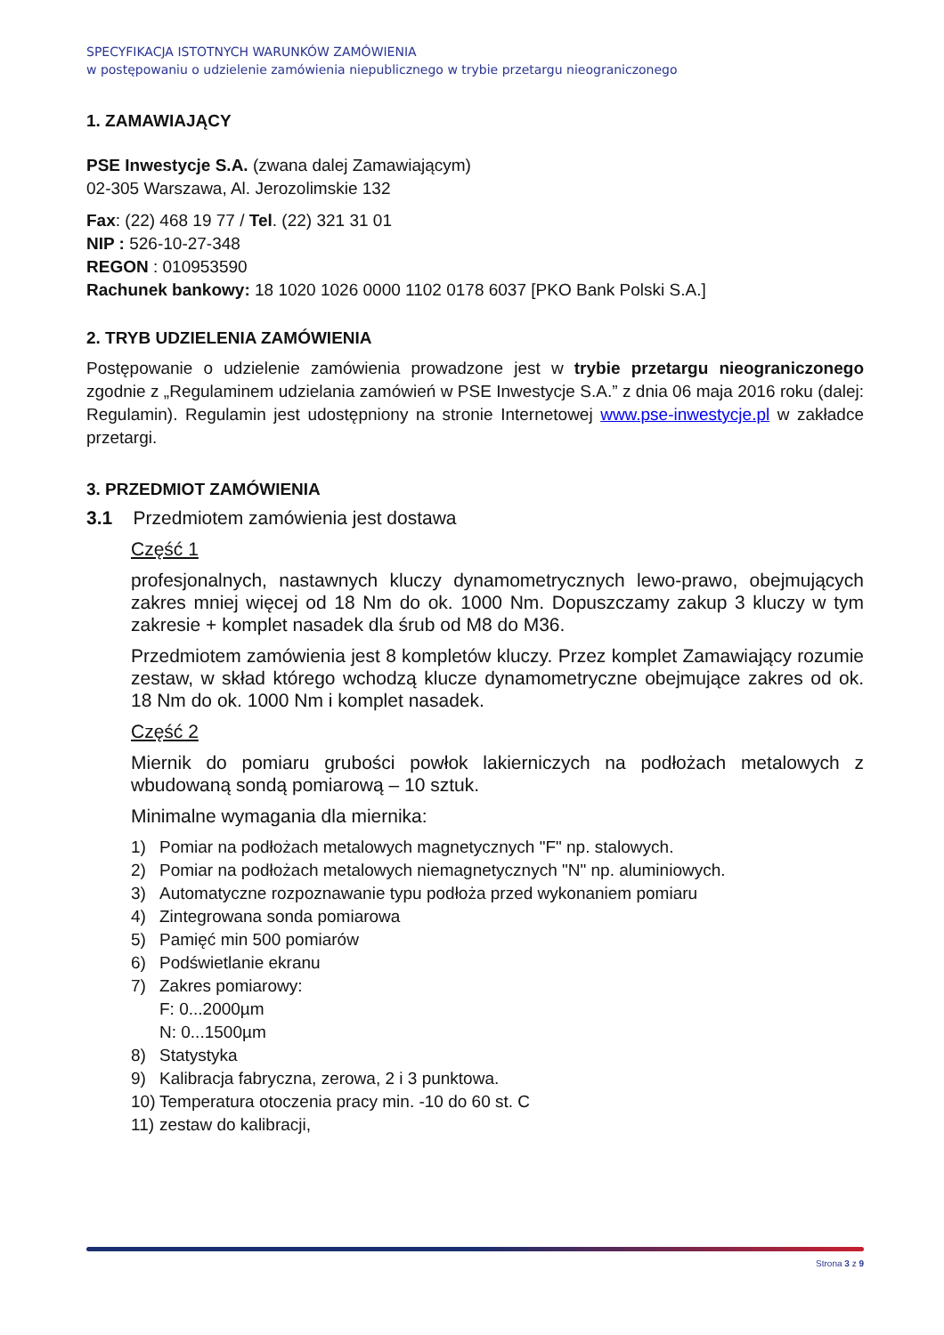SPECYFIKACJA ISTOTNYCH WARUNKÓW ZAMÓWIENIA
w postępowaniu o udzielenie zamówienia niepublicznego w trybie przetargu nieograniczonego
1. ZAMAWIAJĄCY
PSE Inwestycje S.A. (zwana dalej Zamawiającym)
02-305 Warszawa, Al. Jerozolimskie 132
Fax: (22) 468 19 77 / Tel. (22) 321 31 01
NIP : 526-10-27-348
REGON : 010953590
Rachunek bankowy: 18 1020 1026 0000 1102 0178 6037 [PKO Bank Polski S.A.]
2. TRYB UDZIELENIA ZAMÓWIENIA
Postępowanie o udzielenie zamówienia prowadzone jest w trybie przetargu nieograniczonego zgodnie z „Regulaminem udzielania zamówień w PSE Inwestycje S.A.” z dnia 06 maja 2016 roku (dalej: Regulamin). Regulamin jest udostępniony na stronie Internetowej www.pse-inwestycje.pl w zakładce przetargi.
3. PRZEDMIOT ZAMÓWIENIA
3.1 Przedmiotem zamówienia jest dostawa
Część 1
profesjonalnych, nastawnych kluczy dynamometrycznych lewo-prawo, obejmujących zakres mniej więcej od 18 Nm do ok. 1000 Nm. Dopuszczamy zakup 3 kluczy w tym zakresie + komplet nasadek dla śrub od M8 do M36.
Przedmiotem zamówienia jest 8 kompletów kluczy. Przez komplet Zamawiający rozumie zestaw, w skład którego wchodzą klucze dynamometryczne obejmujące zakres od ok. 18 Nm do ok. 1000 Nm i komplet nasadek.
Część 2
Miernik do pomiaru grubości powłok lakierniczych na podłożach metalowych z wbudowaną sondą pomiarową – 10 sztuk.
Minimalne wymagania dla miernika:
1) Pomiar na podłożach metalowych magnetycznych "F" np. stalowych.
2) Pomiar na podłożach metalowych niemagnetycznych "N" np. aluminiowych.
3) Automatyczne rozpoznawanie typu podłoża przed wykonaniem pomiaru
4) Zintegrowana sonda pomiarowa
5) Pamięć min 500 pomiarów
6) Podświetlanie ekranu
7) Zakres pomiarowy:
F: 0...2000µm
N: 0...1500µm
8) Statystyka
9) Kalibracja fabryczna, zerowa, 2 i 3 punktowa.
10) Temperatura otoczenia pracy min. -10 do 60 st. C
11) zestaw do kalibracji,
Strona 3 z 9